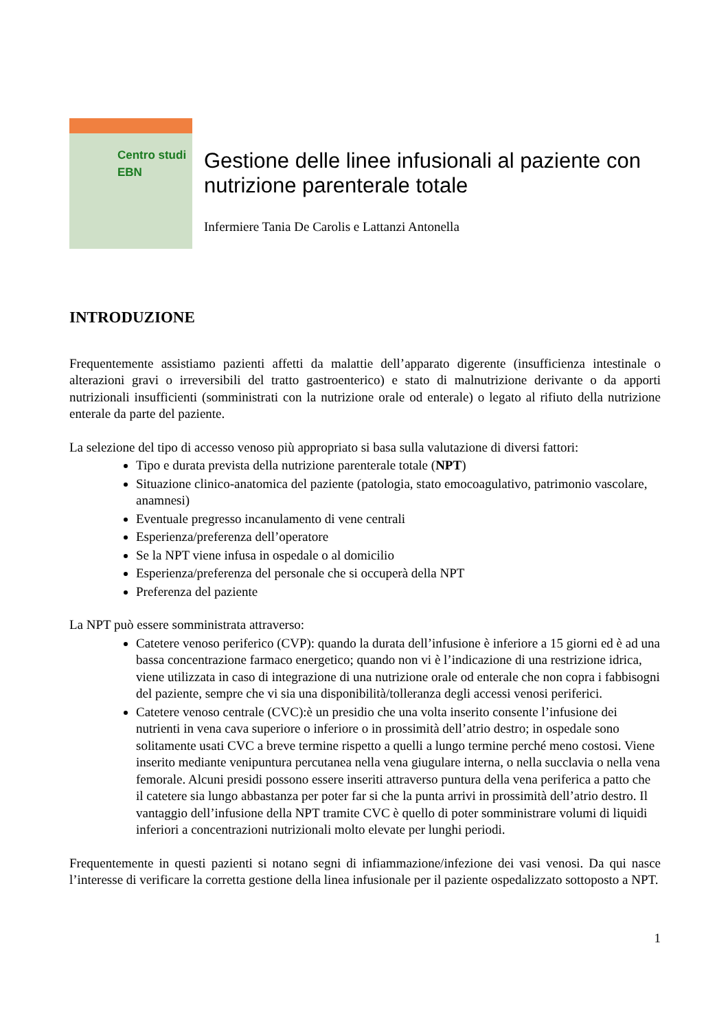Centro studi EBN
Gestione delle linee infusionali al paziente con nutrizione parenterale totale
Infermiere Tania De Carolis e Lattanzi Antonella
INTRODUZIONE
Frequentemente assistiamo pazienti affetti da malattie dell’apparato digerente (insufficienza intestinale o alterazioni gravi o irreversibili del tratto gastroenterico) e stato di malnutrizione derivante o da apporti nutrizionali insufficienti (somministrati con la nutrizione orale od enterale) o legato al rifiuto della nutrizione enterale da parte del paziente.
La selezione del tipo di accesso venoso più appropriato si basa sulla valutazione di diversi fattori:
Tipo e durata prevista della nutrizione parenterale totale (NPT)
Situazione clinico-anatomica del paziente (patologia, stato emocoagulativo, patrimonio vascolare, anamnesi)
Eventuale pregresso incanulamento di vene centrali
Esperienza/preferenza dell’operatore
Se la NPT viene infusa in ospedale o al domicilio
Esperienza/preferenza del personale che si occuperà della NPT
Preferenza del paziente
La NPT può essere somministrata attraverso:
Catetere venoso periferico (CVP): quando la durata dell’infusione è inferiore a 15 giorni ed è ad una bassa concentrazione farmaco energetico; quando non vi è l’indicazione di una restrizione idrica, viene utilizzata in caso di integrazione di una nutrizione orale od enterale che non copra i fabbisogni del paziente, sempre che vi sia una disponibilità/tolleranza degli accessi venosi periferici.
Catetere venoso centrale (CVC):è un presidio che una volta inserito consente l’infusione dei nutrienti in vena cava superiore o inferiore o in prossimità dell’atrio destro; in ospedale sono solitamente usati CVC a breve termine rispetto a quelli a lungo termine perché meno costosi. Viene inserito mediante venipuntura percutanea nella vena giugulare interna, o nella succlavia o nella vena femorale. Alcuni presidi possono essere inseriti attraverso puntura della vena periferica a patto che il catetere sia lungo abbastanza per poter far si che la punta arrivi in prossimità dell’atrio destro. Il vantaggio dell’infusione della NPT tramite CVC è quello di poter somministrare volumi di liquidi inferiori a concentrazioni nutrizionali molto elevate per lunghi periodi.
Frequentemente in questi pazienti si notano segni di infiammazione/infezione dei vasi venosi. Da qui nasce l’interesse di verificare la corretta gestione della linea infusionale per il paziente ospedalizzato sottoposto a NPT.
1